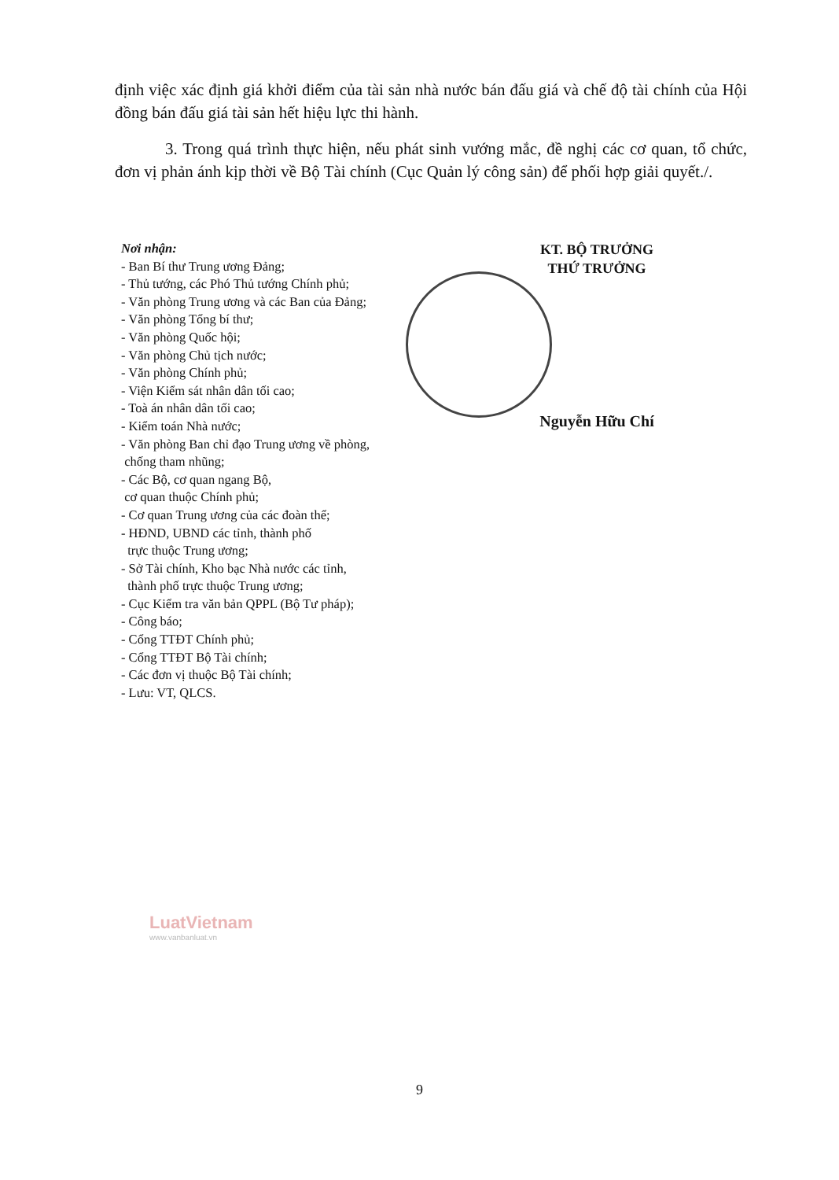định việc xác định giá khởi điểm của tài sản nhà nước bán đấu giá và chế độ tài chính của Hội đồng bán đấu giá tài sản hết hiệu lực thi hành.
3. Trong quá trình thực hiện, nếu phát sinh vướng mắc, đề nghị các cơ quan, tổ chức, đơn vị phản ánh kịp thời về Bộ Tài chính (Cục Quản lý công sản) để phối hợp giải quyết./.
Nơi nhận:
- Ban Bí thư Trung ương Đảng;
- Thủ tướng, các Phó Thủ tướng Chính phủ;
- Văn phòng Trung ương và các Ban của Đảng;
- Văn phòng Tổng bí thư;
- Văn phòng Quốc hội;
- Văn phòng Chủ tịch nước;
- Văn phòng Chính phủ;
- Viện Kiểm sát nhân dân tối cao;
- Toà án nhân dân tối cao;
- Kiểm toán Nhà nước;
- Văn phòng Ban chỉ đạo Trung ương về phòng,
chống tham nhũng;
- Các Bộ, cơ quan ngang Bộ,
cơ quan thuộc Chính phủ;
- Cơ quan Trung ương của các đoàn thể;
- HĐND, UBND các tỉnh, thành phố
trực thuộc Trung ương;
- Sở Tài chính, Kho bạc Nhà nước các tỉnh,
thành phố trực thuộc Trung ương;
- Cục Kiểm tra văn bản QPPL (Bộ Tư pháp);
- Công báo;
- Cổng TTĐT Chính phủ;
- Cổng TTĐT Bộ Tài chính;
- Các đơn vị thuộc Bộ Tài chính;
- Lưu: VT, QLCS.
KT. BỘ TRƯỞNG
THỨ TRƯỞNG
Nguyễn Hữu Chí
LuatVietnam
www.vanbanluat.vn
9